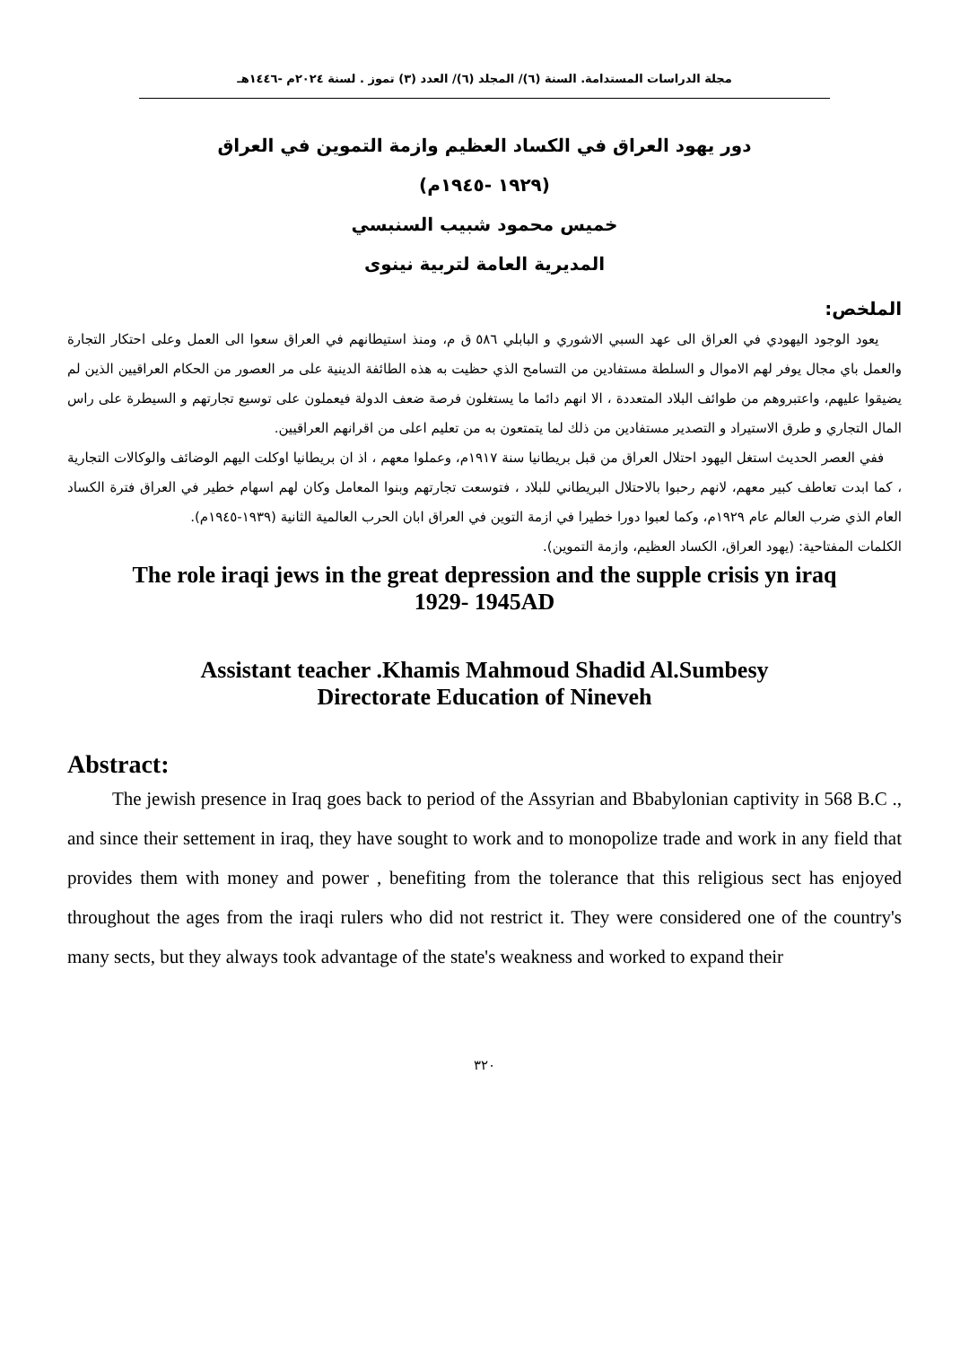مجلة الدراسات المستدامة. السنة (٦)/ المجلد (٦)/ العدد (٣) تموز . لسنة ٢٠٢٤م -١٤٤٦هـ
دور يهود العراق في الكساد العظيم وازمة التموين في العراق
(١٩٢٩ -١٩٤٥م)
خميس محمود شبيب السنبسي
المديرية العامة لتربية نينوى
الملخص:
يعود الوجود اليهودي في العراق الى عهد السبي الاشوري و البابلي ٥٨٦ ق م، ومنذ استيطانهم في العراق سعوا الى العمل وعلى احتكار التجارة والعمل باي مجال يوفر لهم الاموال و السلطة مستفادين من التسامح الذي حظيت به هذه الطائفة الدينية على مر العصور من الحكام العراقيين الذين لم يضيقوا عليهم، واعتبروهم من طوائف البلاد المتعددة ، الا انهم دائما ما يستغلون فرصة ضعف الدولة فيعملون على توسيع تجارتهم و السيطرة على راس المال التجاري و طرق الاستيراد و التصدير مستفادين من ذلك لما يتمتعون به من تعليم اعلى من اقرانهم العراقيين.
ففي العصر الحديث استغل اليهود احتلال العراق من قبل بريطانيا سنة ١٩١٧م، وعملوا معهم ، اذ ان بريطانيا اوكلت اليهم الوضائف والوكالات التجارية ، كما ابدت تعاطف كبير معهم، لانهم رحبوا بالاحتلال البريطاني للبلاد ، فتوسعت تجارتهم وبنوا المعامل وكان لهم اسهام خطير في العراق فترة الكساد العام الذي ضرب العالم عام ١٩٢٩م، وكما لعبوا دورا خطيرا في ازمة التوين في العراق ابان الحرب العالمية الثانية (١٩٣٩-١٩٤٥م).
الكلمات المفتاحية: (يهود العراق، الكساد العظيم، وازمة التموين).
The role iraqi jews in the great depression and the supple crisis yn iraq
1929- 1945AD
Assistant teacher .Khamis Mahmoud Shadid Al.Sumbesy
Directorate Education of Nineveh
Abstract:
The jewish presence in Iraq goes back to period of the Assyrian and Bbabylonian captivity in 568 B.C ., and since their settement in iraq, they have sought to work and to monopolize trade and work in any field that provides them with money and power , benefiting from the tolerance that this religious sect has enjoyed throughout the ages from the iraqi rulers who did not restrict it. They were considered one of the country's many sects, but they always took advantage of the state's weakness and worked to expand their
٣٢٠